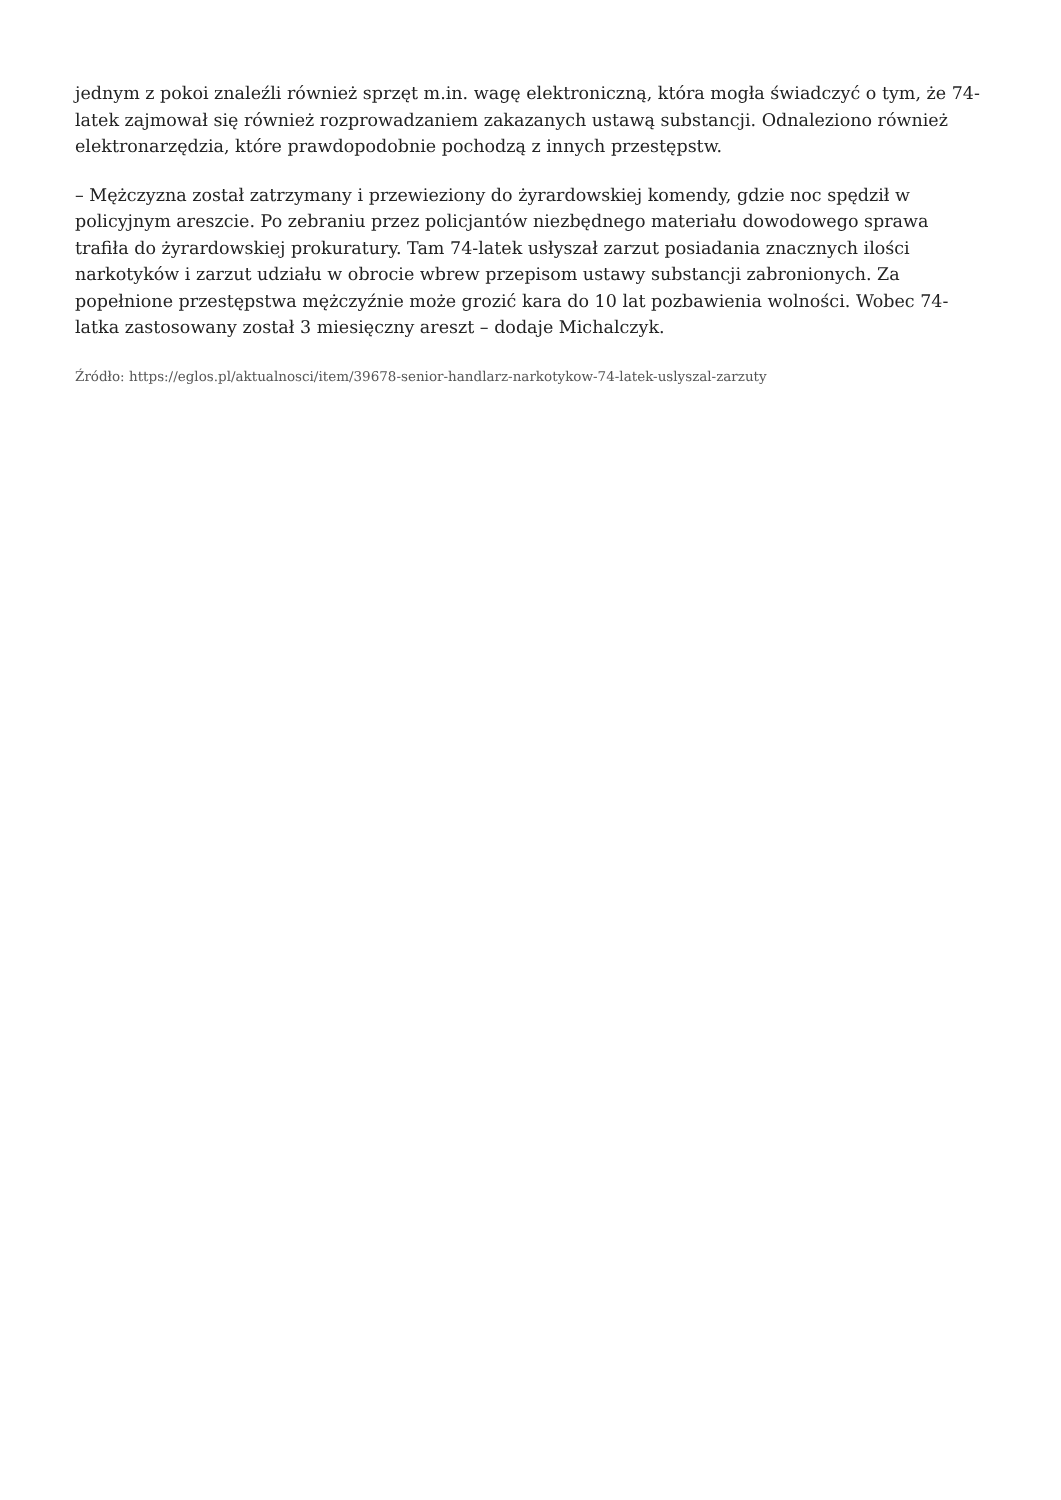jednym z pokoi znaleźli również sprzęt m.in. wagę elektroniczną, która mogła świadczyć o tym, że 74-latek zajmował się również rozprowadzaniem zakazanych ustawą substancji. Odnaleziono również elektronarzędzia, które prawdopodobnie pochodzą z innych przestępstw.
– Mężczyzna został zatrzymany i przewieziony do żyrardowskiej komendy, gdzie noc spędził w policyjnym areszcie. Po zebraniu przez policjantów niezbędnego materiału dowodowego sprawa trafiła do żyrardowskiej prokuratury. Tam 74-latek usłyszał zarzut posiadania znacznych ilości narkotyków i zarzut udziału w obrocie wbrew przepisom ustawy substancji zabronionych. Za popełnione przestępstwa mężczyźnie może grozić kara do 10 lat pozbawienia wolności. Wobec 74-latka zastosowany został 3 miesięczny areszt – dodaje Michalczyk.
Źródło: https://eglos.pl/aktualnosci/item/39678-senior-handlarz-narkotykow-74-latek-uslyszal-zarzuty